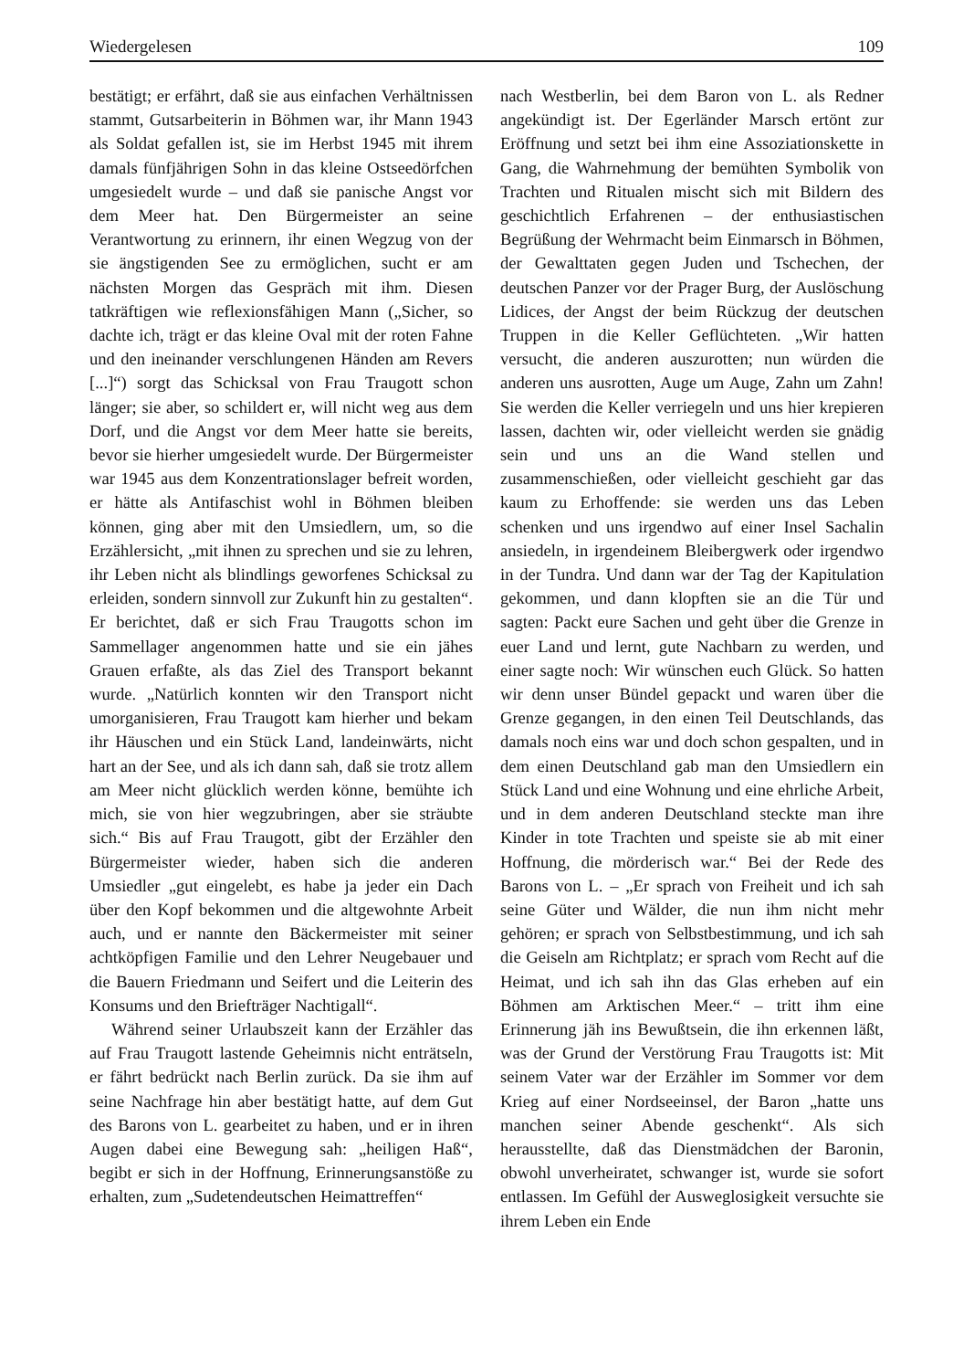Wiedergelesen 109
bestätigt; er erfährt, daß sie aus einfachen Verhältnissen stammt, Gutsarbeiterin in Böhmen war, ihr Mann 1943 als Soldat gefallen ist, sie im Herbst 1945 mit ihrem damals fünfjährigen Sohn in das kleine Ostseedörfchen umgesiedelt wurde – und daß sie panische Angst vor dem Meer hat. Den Bürgermeister an seine Verantwortung zu erinnern, ihr einen Wegzug von der sie ängstigenden See zu ermöglichen, sucht er am nächsten Morgen das Gespräch mit ihm. Diesen tatkräftigen wie reflexionsfähigen Mann („Sicher, so dachte ich, trägt er das kleine Oval mit der roten Fahne und den ineinander verschlungenen Händen am Revers [...]“) sorgt das Schicksal von Frau Traugott schon länger; sie aber, so schildert er, will nicht weg aus dem Dorf, und die Angst vor dem Meer hatte sie bereits, bevor sie hierher umgesiedelt wurde. Der Bürgermeister war 1945 aus dem Konzentrationslager befreit worden, er hätte als Antifaschist wohl in Böhmen bleiben können, ging aber mit den Umsiedlern, um, so die Erzählersicht, „mit ihnen zu sprechen und sie zu lehren, ihr Leben nicht als blindlings geworfenes Schicksal zu erleiden, sondern sinnvoll zur Zukunft hin zu gestalten“. Er berichtet, daß er sich Frau Traugotts schon im Sammellager angenommen hatte und sie ein jähes Grauen erfaßte, als das Ziel des Transport bekannt wurde. „Natürlich konnten wir den Transport nicht umorganisieren, Frau Traugott kam hierher und bekam ihr Häuschen und ein Stück Land, landeinwärts, nicht hart an der See, und als ich dann sah, daß sie trotz allem am Meer nicht glücklich werden könne, bemühte ich mich, sie von hier wegzubringen, aber sie sträubte sich.“ Bis auf Frau Traugott, gibt der Erzähler den Bürgermeister wieder, haben sich die anderen Umsiedler „gut eingelebt, es habe ja jeder ein Dach über den Kopf bekommen und die altgewohnte Arbeit auch, und er nannte den Bäckermeister mit seiner achtköpfigen Familie und den Lehrer Neugebauer und die Bauern Friedmann und Seifert und die Leiterin des Konsums und den Briefträger Nachtigall“.
Während seiner Urlaubszeit kann der Erzähler das auf Frau Traugott lastende Geheimnis nicht enträtseln, er fährt bedrückt nach Berlin zurück. Da sie ihm auf seine Nachfrage hin aber bestätigt hatte, auf dem Gut des Barons von L. gearbeitet zu haben, und er in ihren Augen dabei eine Bewegung sah: „heiligen Haß“, begibt er sich in der Hoffnung, Erinnerungsanstöße zu erhalten, zum „Sudetendeutschen Heimattreffen“
nach Westberlin, bei dem Baron von L. als Redner angekündigt ist. Der Egerländer Marsch ertönt zur Eröffnung und setzt bei ihm eine Assoziationskette in Gang, die Wahrnehmung der bemühten Symbolik von Trachten und Ritualen mischt sich mit Bildern des geschichtlich Erfahrenen – der enthusiastischen Begrüßung der Wehrmacht beim Einmarsch in Böhmen, der Gewalttaten gegen Juden und Tschechen, der deutschen Panzer vor der Prager Burg, der Auslöschung Lidices, der Angst der beim Rückzug der deutschen Truppen in die Keller Geflüchteten. „Wir hatten versucht, die anderen auszurotten; nun würden die anderen uns ausrotten, Auge um Auge, Zahn um Zahn! Sie werden die Keller verriegeln und uns hier krepieren lassen, dachten wir, oder vielleicht werden sie gnädig sein und uns an die Wand stellen und zusammenschießen, oder vielleicht geschieht gar das kaum zu Erhoffende: sie werden uns das Leben schenken und uns irgendwo auf einer Insel Sachalin ansiedeln, in irgendeinem Bleibergwerk oder irgendwo in der Tundra. Und dann war der Tag der Kapitulation gekommen, und dann klopften sie an die Tür und sagten: Packt eure Sachen und geht über die Grenze in euer Land und lernt, gute Nachbarn zu werden, und einer sagte noch: Wir wünschen euch Glück. So hatten wir denn unser Bündel gepackt und waren über die Grenze gegangen, in den einen Teil Deutschlands, das damals noch eins war und doch schon gespalten, und in dem einen Deutschland gab man den Umsiedlern ein Stück Land und eine Wohnung und eine ehrliche Arbeit, und in dem anderen Deutschland steckte man ihre Kinder in tote Trachten und speiste sie ab mit einer Hoffnung, die mörderisch war.“ Bei der Rede des Barons von L. – „Er sprach von Freiheit und ich sah seine Güter und Wälder, die nun ihm nicht mehr gehören; er sprach von Selbstbestimmung, und ich sah die Geiseln am Richtplatz; er sprach vom Recht auf die Heimat, und ich sah ihn das Glas erheben auf ein Böhmen am Arktischen Meer.“ – tritt ihm eine Erinnerung jäh ins Bewußtsein, die ihn erkennen läßt, was der Grund der Verstörung Frau Traugotts ist: Mit seinem Vater war der Erzähler im Sommer vor dem Krieg auf einer Nordseeinsel, der Baron „hatte uns manchen seiner Abende geschenkt“. Als sich herausstellte, daß das Dienstmädchen der Baronin, obwohl unverheiratet, schwanger ist, wurde sie sofort entlassen. Im Gefühl der Ausweglosigkeit versuchte sie ihrem Leben ein Ende